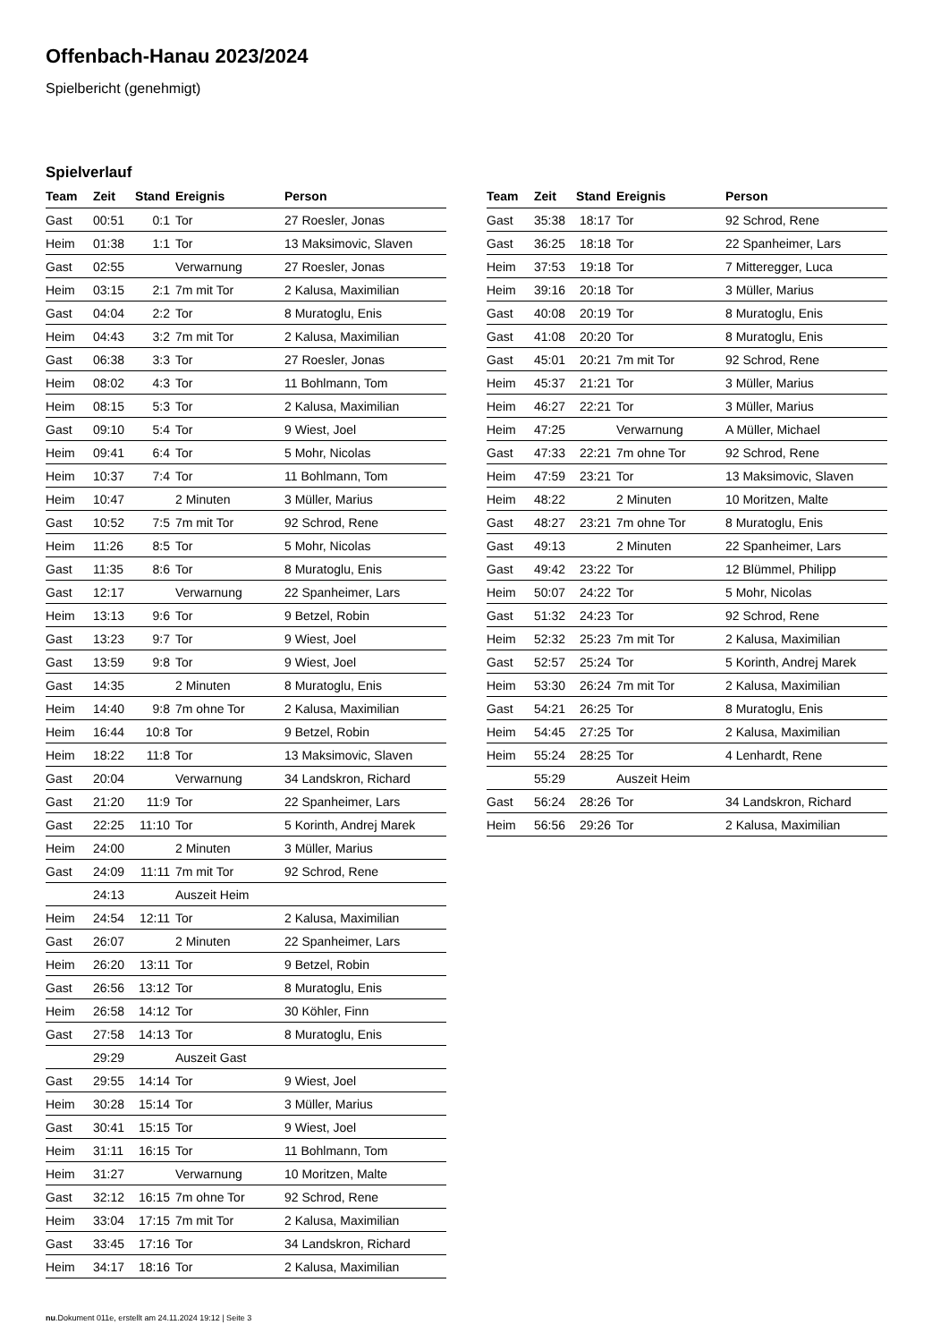Offenbach-Hanau 2023/2024
Spielbericht (genehmigt)
Spielverlauf
| Team | Zeit | Stand | Ereignis | Person |
| --- | --- | --- | --- | --- |
| Gast | 00:51 | 0:1 | Tor | 27 Roesler, Jonas |
| Heim | 01:38 | 1:1 | Tor | 13 Maksimovic, Slaven |
| Gast | 02:55 | | Verwarnung | 27 Roesler, Jonas |
| Heim | 03:15 | 2:1 | 7m mit Tor | 2 Kalusa, Maximilian |
| Gast | 04:04 | 2:2 | Tor | 8 Muratoglu, Enis |
| Heim | 04:43 | 3:2 | 7m mit Tor | 2 Kalusa, Maximilian |
| Gast | 06:38 | 3:3 | Tor | 27 Roesler, Jonas |
| Heim | 08:02 | 4:3 | Tor | 11 Bohlmann, Tom |
| Heim | 08:15 | 5:3 | Tor | 2 Kalusa, Maximilian |
| Gast | 09:10 | 5:4 | Tor | 9 Wiest, Joel |
| Heim | 09:41 | 6:4 | Tor | 5 Mohr, Nicolas |
| Heim | 10:37 | 7:4 | Tor | 11 Bohlmann, Tom |
| Heim | 10:47 | | 2 Minuten | 3 Müller, Marius |
| Gast | 10:52 | 7:5 | 7m mit Tor | 92 Schrod, Rene |
| Heim | 11:26 | 8:5 | Tor | 5 Mohr, Nicolas |
| Gast | 11:35 | 8:6 | Tor | 8 Muratoglu, Enis |
| Gast | 12:17 | | Verwarnung | 22 Spanheimer, Lars |
| Heim | 13:13 | 9:6 | Tor | 9 Betzel, Robin |
| Gast | 13:23 | 9:7 | Tor | 9 Wiest, Joel |
| Gast | 13:59 | 9:8 | Tor | 9 Wiest, Joel |
| Gast | 14:35 | | 2 Minuten | 8 Muratoglu, Enis |
| Heim | 14:40 | 9:8 | 7m ohne Tor | 2 Kalusa, Maximilian |
| Heim | 16:44 | 10:8 | Tor | 9 Betzel, Robin |
| Heim | 18:22 | 11:8 | Tor | 13 Maksimovic, Slaven |
| Gast | 20:04 | | Verwarnung | 34 Landskron, Richard |
| Gast | 21:20 | 11:9 | Tor | 22 Spanheimer, Lars |
| Gast | 22:25 | 11:10 | Tor | 5 Korinth, Andrej Marek |
| Heim | 24:00 | | 2 Minuten | 3 Müller, Marius |
| Gast | 24:09 | 11:11 | 7m mit Tor | 92 Schrod, Rene |
| | 24:13 | | Auszeit Heim | |
| Heim | 24:54 | 12:11 | Tor | 2 Kalusa, Maximilian |
| Gast | 26:07 | | 2 Minuten | 22 Spanheimer, Lars |
| Heim | 26:20 | 13:11 | Tor | 9 Betzel, Robin |
| Gast | 26:56 | 13:12 | Tor | 8 Muratoglu, Enis |
| Heim | 26:58 | 14:12 | Tor | 30 Köhler, Finn |
| Gast | 27:58 | 14:13 | Tor | 8 Muratoglu, Enis |
| | 29:29 | | Auszeit Gast | |
| Gast | 29:55 | 14:14 | Tor | 9 Wiest, Joel |
| Heim | 30:28 | 15:14 | Tor | 3 Müller, Marius |
| Gast | 30:41 | 15:15 | Tor | 9 Wiest, Joel |
| Heim | 31:11 | 16:15 | Tor | 11 Bohlmann, Tom |
| Heim | 31:27 | | Verwarnung | 10 Moritzen, Malte |
| Gast | 32:12 | 16:15 | 7m ohne Tor | 92 Schrod, Rene |
| Heim | 33:04 | 17:15 | 7m mit Tor | 2 Kalusa, Maximilian |
| Gast | 33:45 | 17:16 | Tor | 34 Landskron, Richard |
| Heim | 34:17 | 18:16 | Tor | 2 Kalusa, Maximilian |
| Team | Zeit | Stand | Ereignis | Person |
| --- | --- | --- | --- | --- |
| Gast | 35:38 | 18:17 | Tor | 92 Schrod, Rene |
| Gast | 36:25 | 18:18 | Tor | 22 Spanheimer, Lars |
| Heim | 37:53 | 19:18 | Tor | 7 Mitteregger, Luca |
| Heim | 39:16 | 20:18 | Tor | 3 Müller, Marius |
| Gast | 40:08 | 20:19 | Tor | 8 Muratoglu, Enis |
| Gast | 41:08 | 20:20 | Tor | 8 Muratoglu, Enis |
| Gast | 45:01 | 20:21 | 7m mit Tor | 92 Schrod, Rene |
| Heim | 45:37 | 21:21 | Tor | 3 Müller, Marius |
| Heim | 46:27 | 22:21 | Tor | 3 Müller, Marius |
| Heim | 47:25 | | Verwarnung | A Müller, Michael |
| Gast | 47:33 | 22:21 | 7m ohne Tor | 92 Schrod, Rene |
| Heim | 47:59 | 23:21 | Tor | 13 Maksimovic, Slaven |
| Heim | 48:22 | | 2 Minuten | 10 Moritzen, Malte |
| Gast | 48:27 | 23:21 | 7m ohne Tor | 8 Muratoglu, Enis |
| Gast | 49:13 | | 2 Minuten | 22 Spanheimer, Lars |
| Gast | 49:42 | 23:22 | Tor | 12 Blümmel, Philipp |
| Heim | 50:07 | 24:22 | Tor | 5 Mohr, Nicolas |
| Gast | 51:32 | 24:23 | Tor | 92 Schrod, Rene |
| Heim | 52:32 | 25:23 | 7m mit Tor | 2 Kalusa, Maximilian |
| Gast | 52:57 | 25:24 | Tor | 5 Korinth, Andrej Marek |
| Heim | 53:30 | 26:24 | 7m mit Tor | 2 Kalusa, Maximilian |
| Gast | 54:21 | 26:25 | Tor | 8 Muratoglu, Enis |
| Heim | 54:45 | 27:25 | Tor | 2 Kalusa, Maximilian |
| Heim | 55:24 | 28:25 | Tor | 4 Lenhardt, Rene |
| | 55:29 | | Auszeit Heim | |
| Gast | 56:24 | 28:26 | Tor | 34 Landskron, Richard |
| Heim | 56:56 | 29:26 | Tor | 2 Kalusa, Maximilian |
nu.Dokument 011e, erstellt am 24.11.2024 19:12 | Seite 3